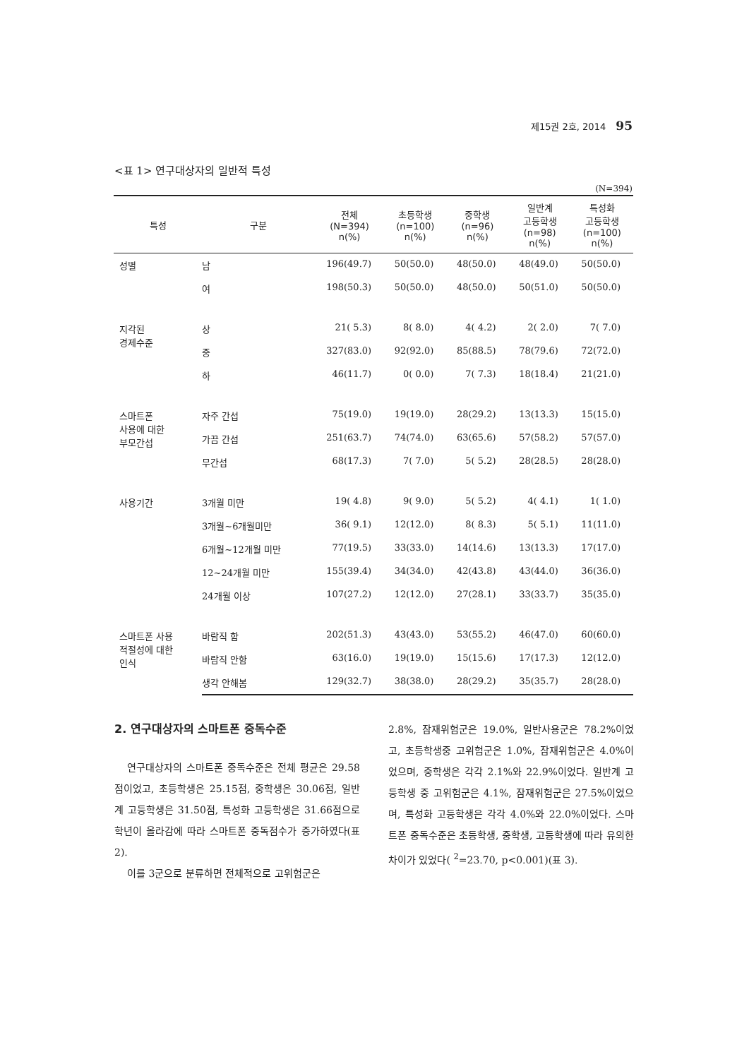제15권 2호, 2014 95
<표 1> 연구대상자의 일반적 특성
(N=394)
| 특성 | 구분 | 전체 (N=394) n(%) | 초등학생 (n=100) n(%) | 중학생 (n=96) n(%) | 일반계 고등학생 (n=98) n(%) | 특성화 고등학생 (n=100) n(%) |
| --- | --- | --- | --- | --- | --- | --- |
| 성별 | 남 | 196(49.7) | 50(50.0) | 48(50.0) | 48(49.0) | 50(50.0) |
| | 여 | 198(50.3) | 50(50.0) | 48(50.0) | 50(51.0) | 50(50.0) |
| 지각된 경제수준 | 상 | 21( 5.3) | 8( 8.0) | 4( 4.2) | 2( 2.0) | 7( 7.0) |
| | 중 | 327(83.0) | 92(92.0) | 85(88.5) | 78(79.6) | 72(72.0) |
| | 하 | 46(11.7) | 0( 0.0) | 7( 7.3) | 18(18.4) | 21(21.0) |
| 스마트폰 사용에 대한 부모간섭 | 자주 간섭 | 75(19.0) | 19(19.0) | 28(29.2) | 13(13.3) | 15(15.0) |
| | 가끔 간섭 | 251(63.7) | 74(74.0) | 63(65.6) | 57(58.2) | 57(57.0) |
| | 무간섭 | 68(17.3) | 7( 7.0) | 5( 5.2) | 28(28.5) | 28(28.0) |
| 사용기간 | 3개월 미만 | 19( 4.8) | 9( 9.0) | 5( 5.2) | 4( 4.1) | 1( 1.0) |
| | 3개월~6개월미만 | 36( 9.1) | 12(12.0) | 8( 8.3) | 5( 5.1) | 11(11.0) |
| | 6개월~12개월 미만 | 77(19.5) | 33(33.0) | 14(14.6) | 13(13.3) | 17(17.0) |
| | 12~24개월 미만 | 155(39.4) | 34(34.0) | 42(43.8) | 43(44.0) | 36(36.0) |
| | 24개월 이상 | 107(27.2) | 12(12.0) | 27(28.1) | 33(33.7) | 35(35.0) |
| 스마트폰 사용 적절성에 대한 인식 | 바람직 함 | 202(51.3) | 43(43.0) | 53(55.2) | 46(47.0) | 60(60.0) |
| | 바람직 안함 | 63(16.0) | 19(19.0) | 15(15.6) | 17(17.3) | 12(12.0) |
| | 생각 안해봄 | 129(32.7) | 38(38.0) | 28(29.2) | 35(35.7) | 28(28.0) |
2. 연구대상자의 스마트폰 중독수준
연구대상자의 스마트폰 중독수준은 전체 평균은 29.58점이었고, 초등학생은 25.15점, 중학생은 30.06점, 일반계 고등학생은 31.50점, 특성화 고등학생은 31.66점으로 학년이 올라감에 따라 스마트폰 중독점수가 증가하였다(표 2).
이를 3군으로 분류하면 전체적으로 고위험군은
2.8%, 잠재위험군은 19.0%, 일반사용군은 78.2%이었고, 초등학생중 고위험군은 1.0%, 잠재위험군은 4.0%이었으며, 중학생은 각각 2.1%와 22.9%이었다. 일반계 고등학생 중 고위험군은 4.1%, 잠재위험군은 27.5%이었으며, 특성화 고등학생은 각각 4.0%와 22.0%이었다. 스마트폰 중독수준은 초등학생, 중학생, 고등학생에 따라 유의한 차이가 있었다( <sup>2</sup>=23.70, p<0.001)(표 3).